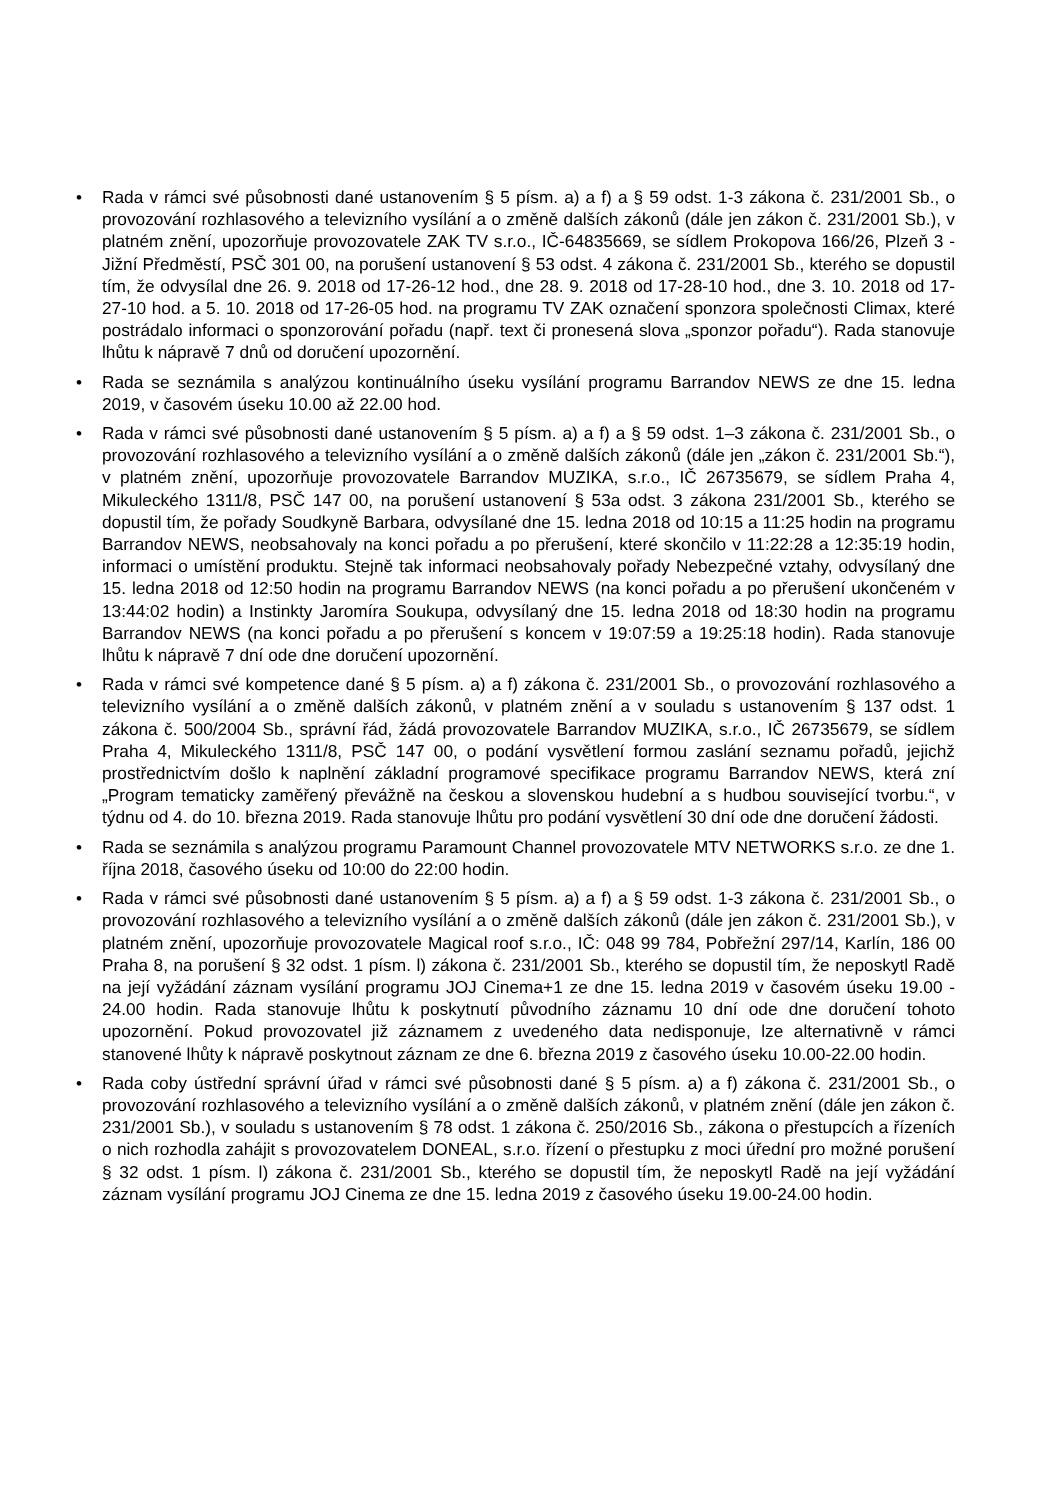• Rada v rámci své působnosti dané ustanovením § 5 písm. a) a f) a § 59 odst. 1-3 zákona č. 231/2001 Sb., o provozování rozhlasového a televizního vysílání a o změně dalších zákonů (dále jen zákon č. 231/2001 Sb.), v platném znění, upozorňuje provozovatele ZAK TV s.r.o., IČ-64835669, se sídlem Prokopova 166/26, Plzeň 3 - Jižní Předměstí, PSČ 301 00, na porušení ustanovení § 53 odst. 4 zákona č. 231/2001 Sb., kterého se dopustil tím, že odvysílal dne 26. 9. 2018 od 17-26-12 hod., dne 28. 9. 2018 od 17-28-10 hod., dne 3. 10. 2018 od 17-27-10 hod. a 5. 10. 2018 od 17-26-05 hod. na programu TV ZAK označení sponzora společnosti Climax, které postrádalo informaci o sponzorování pořadu (např. text či pronesená slova „sponzor pořadu“). Rada stanovuje lhůtu k nápravě 7 dnů od doručení upozornění.
• Rada se seznámila s analýzou kontinuálního úseku vysílání programu Barrandov NEWS ze dne 15. ledna 2019, v časovém úseku 10.00 až 22.00 hod.
• Rada v rámci své působnosti dané ustanovením § 5 písm. a) a f) a § 59 odst. 1–3 zákona č. 231/2001 Sb., o provozování rozhlasového a televizního vysílání a o změně dalších zákonů (dále jen „zákon č. 231/2001 Sb.“), v platném znění, upozorňuje provozovatele Barrandov MUZIKA, s.r.o., IČ 26735679, se sídlem Praha 4, Mikuleckého 1311/8, PSČ 147 00, na porušení ustanovení § 53a odst. 3 zákona 231/2001 Sb., kterého se dopustil tím, že pořady Soudkyně Barbara, odvysílané dne 15. ledna 2018 od 10:15 a 11:25 hodin na programu Barrandov NEWS, neobsahovaly na konci pořadu a po přerušení, které skončilo v 11:22:28 a 12:35:19 hodin, informaci o umístění produktu. Stejně tak informaci neobsahovaly pořady Nebezpečné vztahy, odvysílaný dne 15. ledna 2018 od 12:50 hodin na programu Barrandov NEWS (na konci pořadu a po přerušení ukončeném v 13:44:02 hodin) a Instinkty Jaromíra Soukupa, odvysílaný dne 15. ledna 2018 od 18:30 hodin na programu Barrandov NEWS (na konci pořadu a po přerušení s koncem v 19:07:59 a 19:25:18 hodin). Rada stanovuje lhůtu k nápravě 7 dní ode dne doručení upozornění.
• Rada v rámci své kompetence dané § 5 písm. a) a f) zákona č. 231/2001 Sb., o provozování rozhlasového a televizního vysílání a o změně dalších zákonů, v platném znění a v souladu s ustanovením § 137 odst. 1 zákona č. 500/2004 Sb., správní řád, žádá provozovatele Barrandov MUZIKA, s.r.o., IČ 26735679, se sídlem Praha 4, Mikuleckého 1311/8, PSČ 147 00, o podání vysvětlení formou zaslání seznamu pořadů, jejichž prostřednictvím došlo k naplnění základní programové specifikace programu Barrandov NEWS, která zní „Program tematicky zaměřený převážně na českou a slovenskou hudební a s hudbou související tvorbu.“, v týdnu od 4. do 10. března 2019. Rada stanovuje lhůtu pro podání vysvětlení 30 dní ode dne doručení žádosti.
• Rada se seznámila s analýzou programu Paramount Channel provozovatele MTV NETWORKS s.r.o. ze dne 1. října 2018, časového úseku od 10:00 do 22:00 hodin.
• Rada v rámci své působnosti dané ustanovením § 5 písm. a) a f) a § 59 odst. 1-3 zákona č. 231/2001 Sb., o provozování rozhlasového a televizního vysílání a o změně dalších zákonů (dále jen zákon č. 231/2001 Sb.), v platném znění, upozorňuje provozovatele Magical roof s.r.o., IČ: 048 99 784, Pobřežní 297/14, Karlín, 186 00 Praha 8, na porušení § 32 odst. 1 písm. l) zákona č. 231/2001 Sb., kterého se dopustil tím, že neposkytl Radě na její vyžádání záznam vysílání programu JOJ Cinema+1 ze dne 15. ledna 2019 v časovém úseku 19.00 - 24.00 hodin. Rada stanovuje lhůtu k poskytnutí původního záznamu 10 dní ode dne doručení tohoto upozornění. Pokud provozovatel již záznamem z uvedeného data nedisponuje, lze alternativně v rámci stanovené lhůty k nápravě poskytnout záznam ze dne 6. března 2019 z časového úseku 10.00-22.00 hodin.
• Rada coby ústřední správní úřad v rámci své působnosti dané § 5 písm. a) a f) zákona č. 231/2001 Sb., o provozování rozhlasového a televizního vysílání a o změně dalších zákonů, v platném znění (dále jen zákon č. 231/2001 Sb.), v souladu s ustanovením § 78 odst. 1 zákona č. 250/2016 Sb., zákona o přestupcích a řízeních o nich rozhodla zahájit s provozovatelem DONEAL, s.r.o. řízení o přestupku z moci úřední pro možné porušení § 32 odst. 1 písm. l) zákona č. 231/2001 Sb., kterého se dopustil tím, že neposkytl Radě na její vyžádání záznam vysílání programu JOJ Cinema ze dne 15. ledna 2019 z časového úseku 19.00-24.00 hodin.